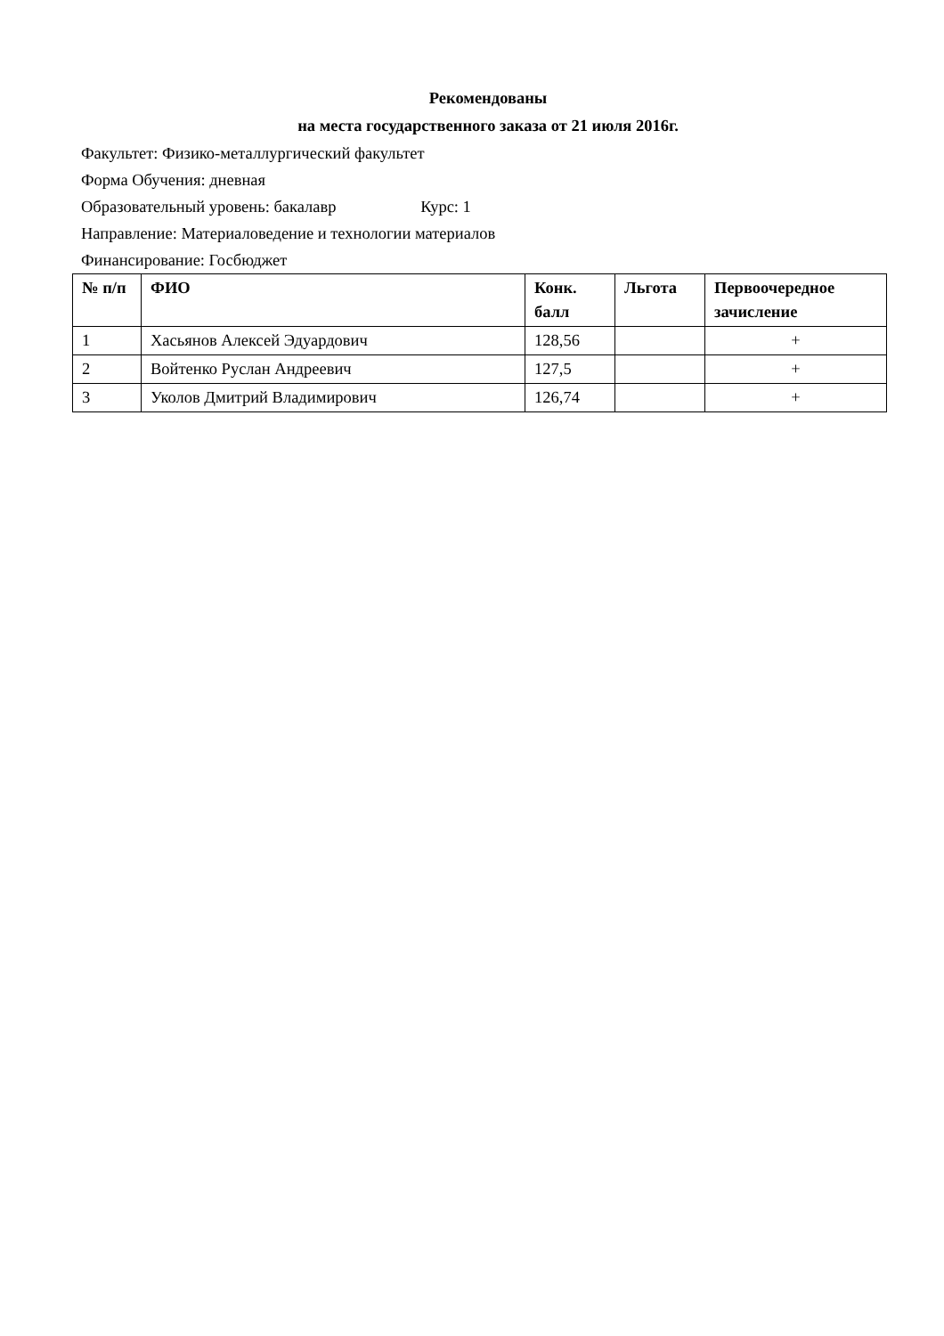Рекомендованы
на места государственного заказа от 21 июля 2016г.
Факультет: Физико-металлургический факультет
Форма Обучения: дневная
Образовательный уровень: бакалавр Курс: 1
Направление: Материаловедение и технологии материалов
Финансирование: Госбюджет
| № п/п | ФИО | Конк. балл | Льгота | Первоочередное зачисление |
| --- | --- | --- | --- | --- |
| 1 | Хасьянов Алексей Эдуардович | 128,56 | | + |
| 2 | Войтенко Руслан Андреевич | 127,5 | | + |
| 3 | Уколов Дмитрий Владимирович | 126,74 | | + |